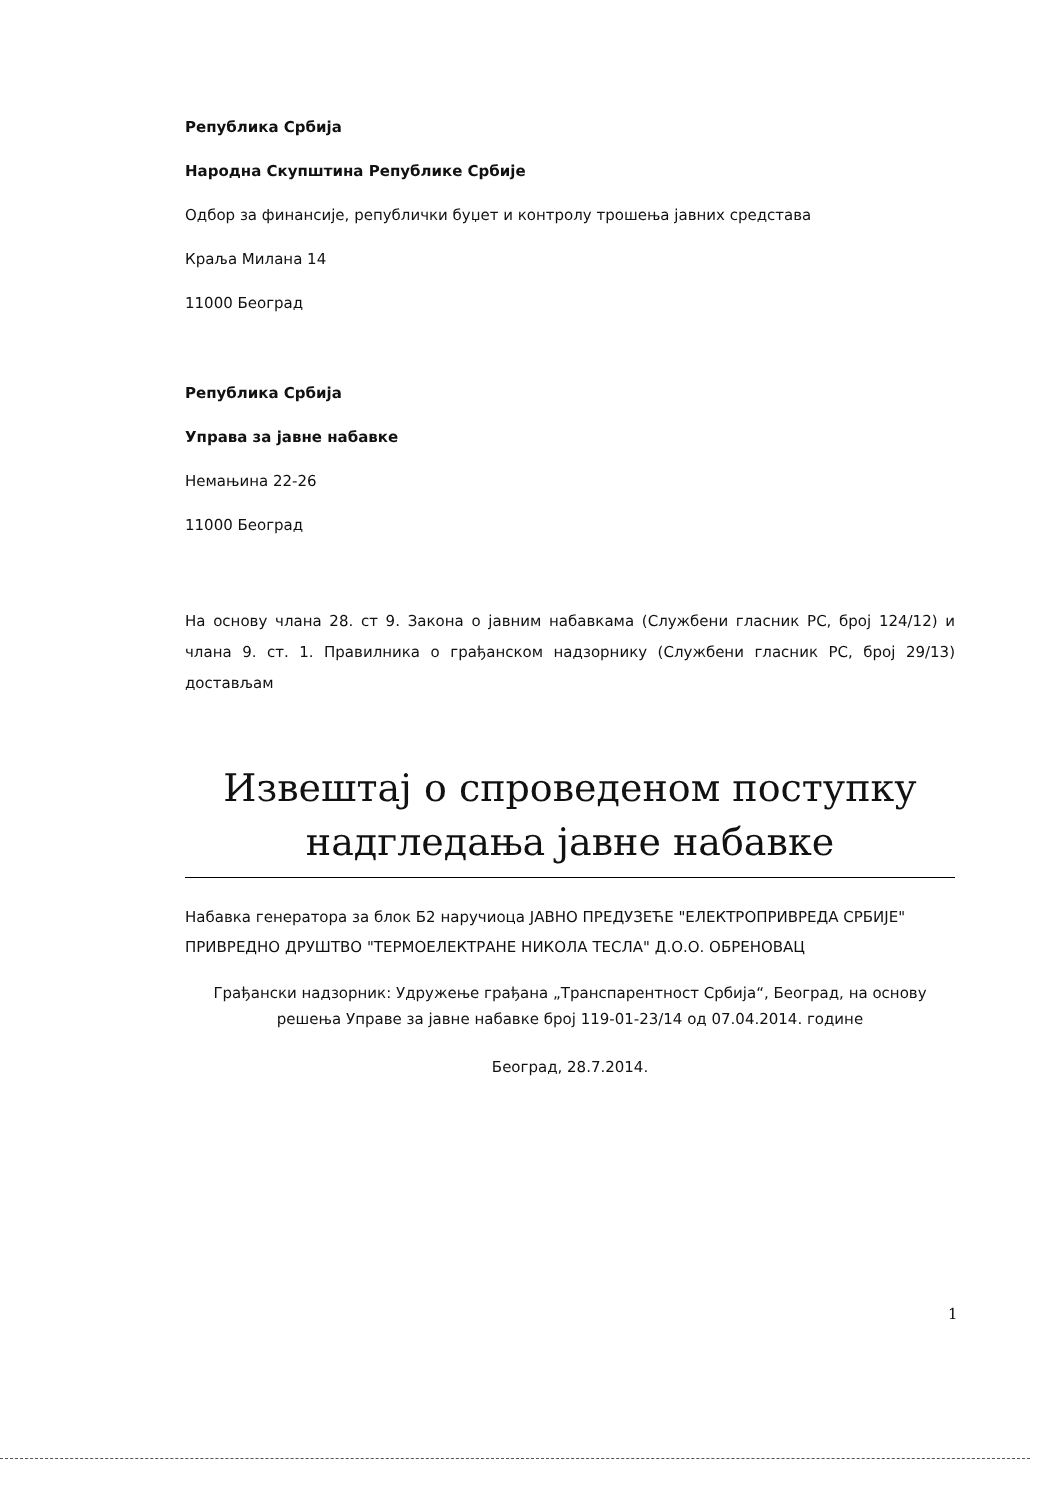Република Србија
Народна Скупштина Републике Србије
Одбор за финансије, републички буџет и контролу трошења јавних средстава
Краља Милана 14
11000 Београд
Република Србија
Управа за јавне набавке
Немањина 22-26
11000 Београд
На основу члана 28. ст 9. Закона о јавним набавкама (Службени гласник РС, број 124/12) и члана 9. ст. 1. Правилника о грађанском надзорнику (Службени гласник РС, број 29/13) достављам
Извештај о спроведеном поступку
надгледања јавне набавке
Набавка генератора за блок Б2 наручиоца ЈАВНО ПРЕДУЗЕЋЕ "ЕЛЕКТРОПРИВРЕДА СРБИЈЕ" ПРИВРЕДНО ДРУШТВО "ТЕРМОЕЛЕКТРАНЕ НИКОЛА ТЕСЛА" Д.О.О. ОБРЕНОВАЦ
Грађански надзорник: Удружење грађана „Транспарентност Србија“, Београд, на основу решења Управе за јавне набавке број 119-01-23/14 од 07.04.2014. године
Београд, 28.7.2014.
1